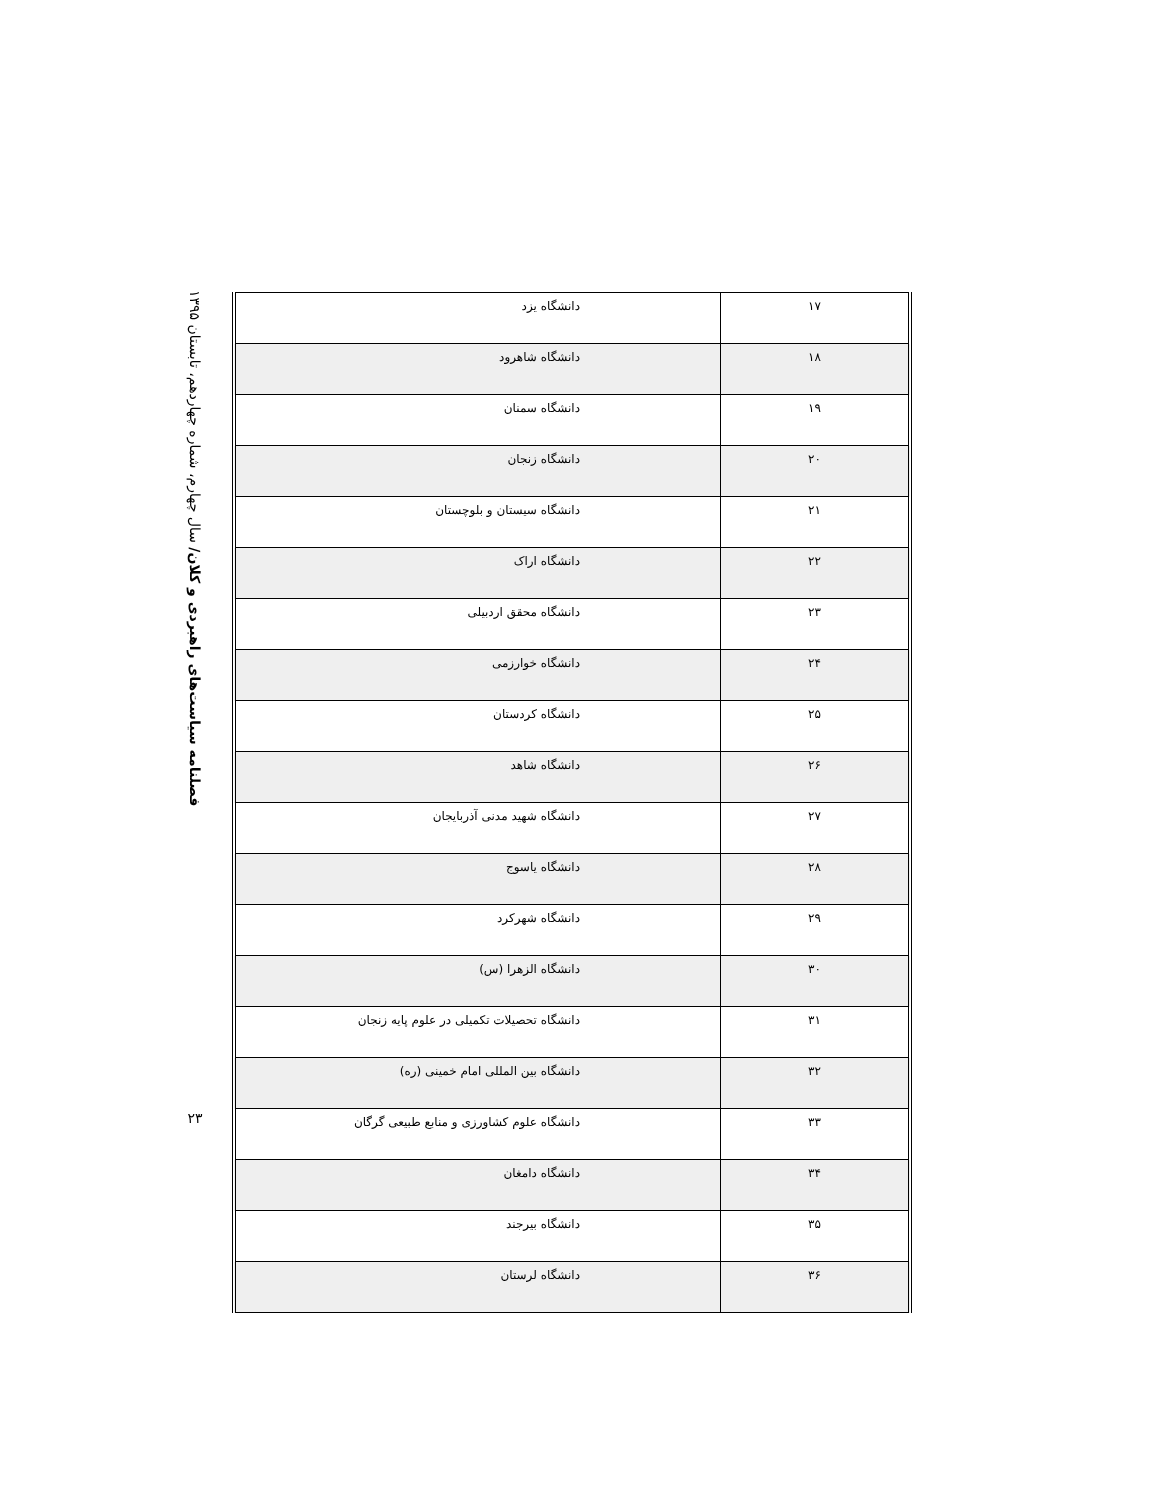فصلنامه سیاست‌های راهبردی و کلان/ سال چهارم، شماره چهاردهم، تابستان ۱۳۹۵
۲۳
| ۱۷ | دانشگاه یزد |
| ۱۸ | دانشگاه شاهرود |
| ۱۹ | دانشگاه سمنان |
| ۲۰ | دانشگاه زنجان |
| ۲۱ | دانشگاه سیستان و بلوچستان |
| ۲۲ | دانشگاه اراک |
| ۲۳ | دانشگاه محقق اردبیلی |
| ۲۴ | دانشگاه خوارزمی |
| ۲۵ | دانشگاه کردستان |
| ۲۶ | دانشگاه شاهد |
| ۲۷ | دانشگاه شهید مدنی آذربایجان |
| ۲۸ | دانشگاه یاسوج |
| ۲۹ | دانشگاه شهرکرد |
| ۳۰ | دانشگاه الزهرا (س) |
| ۳۱ | دانشگاه تحصیلات تکمیلی در علوم پایه زنجان |
| ۳۲ | دانشگاه بین المللی امام خمینی (ره) |
| ۳۳ | دانشگاه علوم کشاورزی و منابع طبیعی گرگان |
| ۳۴ | دانشگاه دامغان |
| ۳۵ | دانشگاه بیرجند |
| ۳۶ | دانشگاه لرستان |